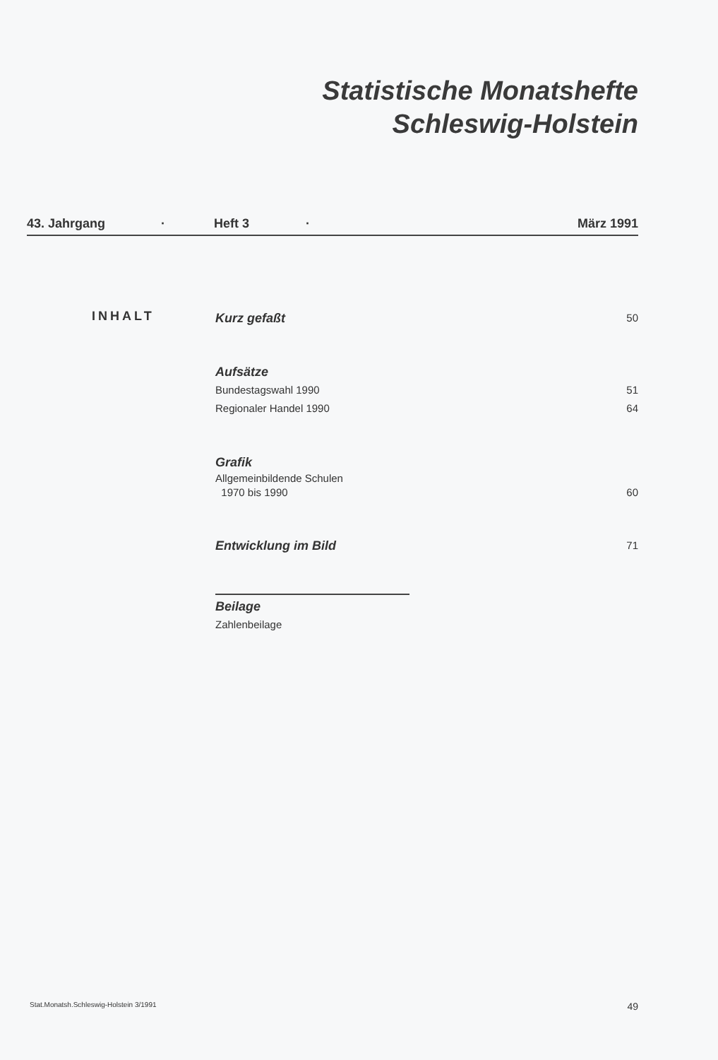Statistische Monatshefte
Schleswig-Holstein
43. Jahrgang · Heft 3 · März 1991
INHALT
Kurz gefaßt 50
Aufsätze
Bundestagswahl 1990 51
Regionaler Handel 1990 64
Grafik
Allgemeinbildende Schulen
1970 bis 1990 60
Entwicklung im Bild 71
Beilage
Zahlenbeilage
Stat.Monatsh.Schleswig-Holstein 3/1991 49